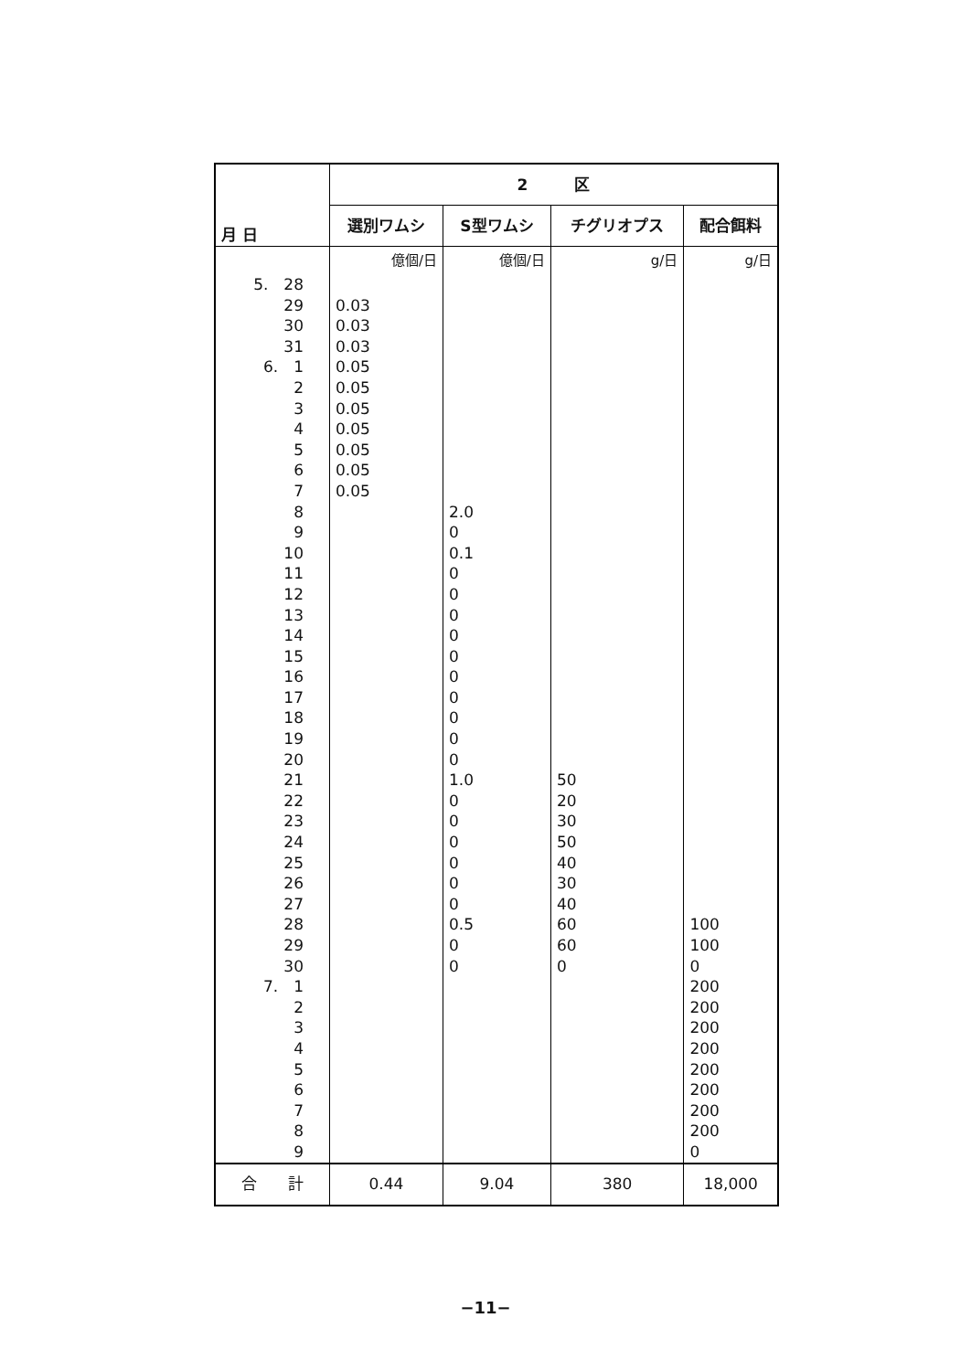| 月 日 | 2 区 | | | |
| --- | --- | --- | --- | --- |
| | 選別ワムシ | S型ワムシ | チグリオプス | 配合餌料 |
| | 億個/日 | 億個/日 | g/日 | g/日 |
| 5. 28 | | | | |
| 29 | 0.03 | | | |
| 30 | 0.03 | | | |
| 31 | 0.03 | | | |
| 6. 1 | 0.05 | | | |
| 2 | 0.05 | | | |
| 3 | 0.05 | | | |
| 4 | 0.05 | | | |
| 5 | 0.05 | | | |
| 6 | 0.05 | | | |
| 7 | 0.05 | | | |
| 8 | | 2.0 | | |
| 9 | | 0 | | |
| 10 | | 0.1 | | |
| 11 | | 0 | | |
| 12 | | 0 | | |
| 13 | | 0 | | |
| 14 | | 0 | | |
| 15 | | 0 | | |
| 16 | | 0 | | |
| 17 | | 0 | | |
| 18 | | 0 | | |
| 19 | | 0 | | |
| 20 | | 0 | | |
| 21 | | 1.0 | 50 | |
| 22 | | 0 | 20 | |
| 23 | | 0 | 30 | |
| 24 | | 0 | 50 | |
| 25 | | 0 | 40 | |
| 26 | | 0 | 30 | |
| 27 | | 0 | 40 | |
| 28 | | 0.5 | 60 | 100 |
| 29 | | 0 | 60 | 100 |
| 30 | | 0 | 0 | 0 |
| 7. 1 | | | | 200 |
| 2 | | | | 200 |
| 3 | | | | 200 |
| 4 | | | | 200 |
| 5 | | | | 200 |
| 6 | | | | 200 |
| 7 | | | | 200 |
| 8 | | | | 200 |
| 9 | | | | 0 |
| 合 計 | 0.44 | 9.04 | 380 | 18,000 |
−11−